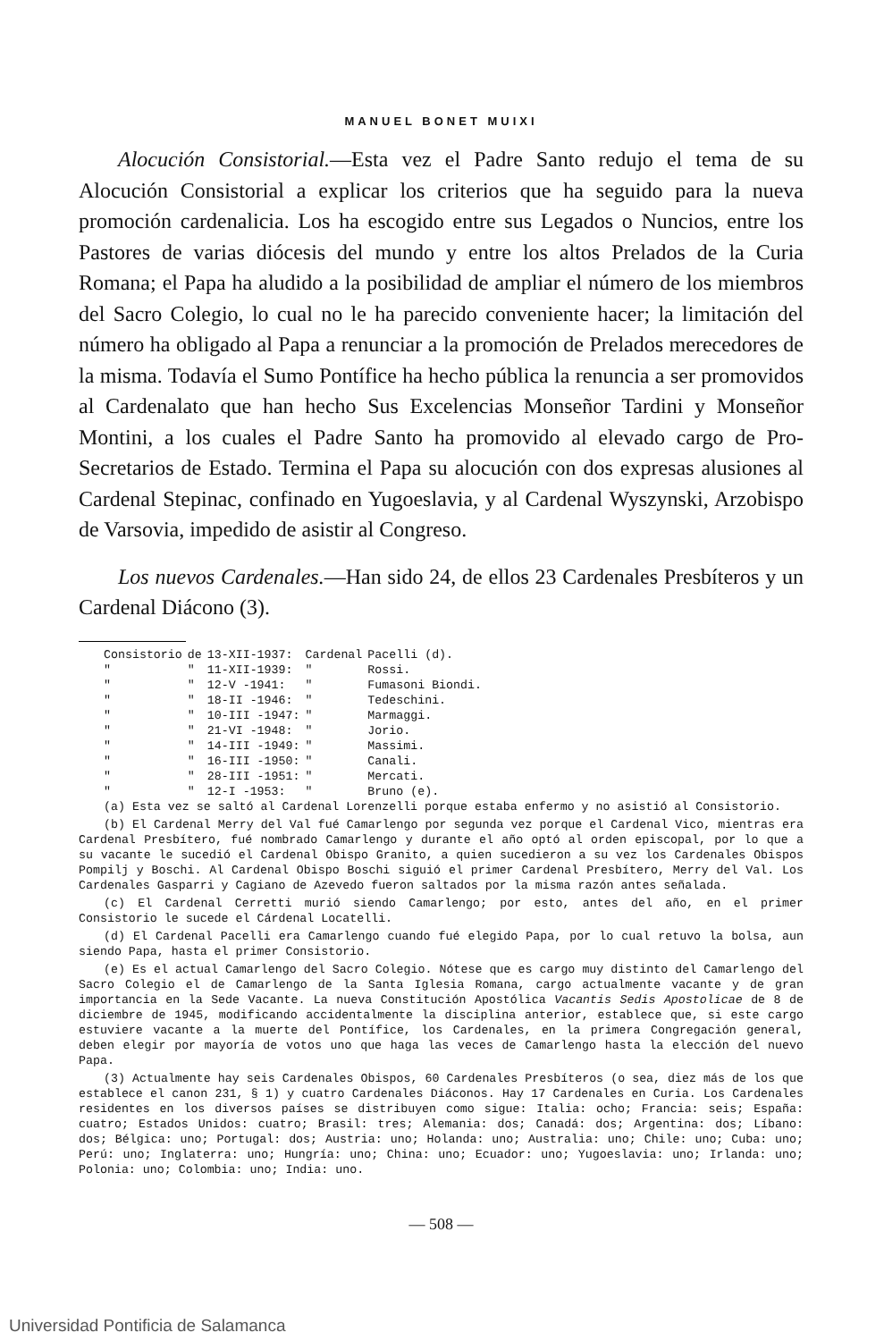MANUEL BONET MUIXI
Alocución Consistorial.—Esta vez el Padre Santo redujo el tema de su Alocución Consistorial a explicar los criterios que ha seguido para la nueva promoción cardenalicia. Los ha escogido entre sus Legados o Nuncios, entre los Pastores de varias diócesis del mundo y entre los altos Prelados de la Curia Romana; el Papa ha aludido a la posibilidad de ampliar el número de los miembros del Sacro Colegio, lo cual no le ha parecido conveniente hacer; la limitación del número ha obligado al Papa a renunciar a la promoción de Prelados merecedores de la misma. Todavía el Sumo Pontífice ha hecho pública la renuncia a ser promovidos al Cardenalato que han hecho Sus Excelencias Monseñor Tardini y Monseñor Montini, a los cuales el Padre Santo ha promovido al elevado cargo de Pro-Secretarios de Estado. Termina el Papa su alocución con dos expresas alusiones al Cardenal Stepinac, confinado en Yugoeslavia, y al Cardenal Wyszynski, Arzobispo de Varsovia, impedido de asistir al Congreso.
Los nuevos Cardenales.—Han sido 24, de ellos 23 Cardenales Presbíteros y un Cardenal Diácono (3).
| Consistorio | de | 13-XII-1937: | Cardenal | Pacelli (d). |
| " | " | 11-XII-1939: | " | Rossi. |
| " | " | 12-V -1941: | " | Fumasoni Biondi. |
| " | " | 18-II -1946: | " | Tedeschini. |
| " | " | 10-III -1947: | " | Marmaggi. |
| " | " | 21-VI -1948: | " | Jorio. |
| " | " | 14-III -1949: | " | Massimi. |
| " | " | 16-III -1950: | " | Canali. |
| " | " | 28-III -1951: | " | Mercati. |
| " | " | 12-I -1953: | " | Bruno (e). |
(a) Esta vez se saltó al Cardenal Lorenzelli porque estaba enfermo y no asistió al Consistorio.
(b) El Cardenal Merry del Val fué Camarlengo por segunda vez porque el Cardenal Vico, mientras era Cardenal Presbítero, fué nombrado Camarlengo y durante el año optó al orden episcopal, por lo que a su vacante le sucedió el Cardenal Obispo Granito, a quien sucedieron a su vez los Cardenales Obispos Pompilj y Boschi. Al Cardenal Obispo Boschi siguió el primer Cardenal Presbítero, Merry del Val. Los Cardenales Gasparri y Cagiano de Azevedo fueron saltados por la misma razón antes señalada.
(c) El Cardenal Cerretti murió siendo Camarlengo; por esto, antes del año, en el primer Consistorio le sucede el Cárdenal Locatelli.
(d) El Cardenal Pacelli era Camarlengo cuando fué elegido Papa, por lo cual retuvo la bolsa, aun siendo Papa, hasta el primer Consistorio.
(e) Es el actual Camarlengo del Sacro Colegio. Nótese que es cargo muy distinto del Camarlengo del Sacro Colegio el de Camarlengo de la Santa Iglesia Romana, cargo actualmente vacante y de gran importancia en la Sede Vacante. La nueva Constitución Apostólica Vacantis Sedis Apostolicae de 8 de diciembre de 1945, modificando accidentalmente la disciplina anterior, establece que, si este cargo estuviere vacante a la muerte del Pontífice, los Cardenales, en la primera Congregación general, deben elegir por mayoría de votos uno que haga las veces de Camarlengo hasta la elección del nuevo Papa.
(3) Actualmente hay seis Cardenales Obispos, 60 Cardenales Presbíteros (o sea, diez más de los que establece el canon 231, § 1) y cuatro Cardenales Diáconos. Hay 17 Cardenales en Curia. Los Cardenales residentes en los diversos países se distribuyen como sigue: Italia: ocho; Francia: seis; España: cuatro; Estados Unidos: cuatro; Brasil: tres; Alemania: dos; Canadá: dos; Argentina: dos; Líbano: dos; Bélgica: uno; Portugal: dos; Austria: uno; Holanda: uno; Australia: uno; Chile: uno; Cuba: uno; Perú: uno; Inglaterra: uno; Hungría: uno; China: uno; Ecuador: uno; Yugoeslavia: uno; Irlanda: uno; Polonia: uno; Colombia: uno; India: uno.
— 508 —
Universidad Pontificia de Salamanca